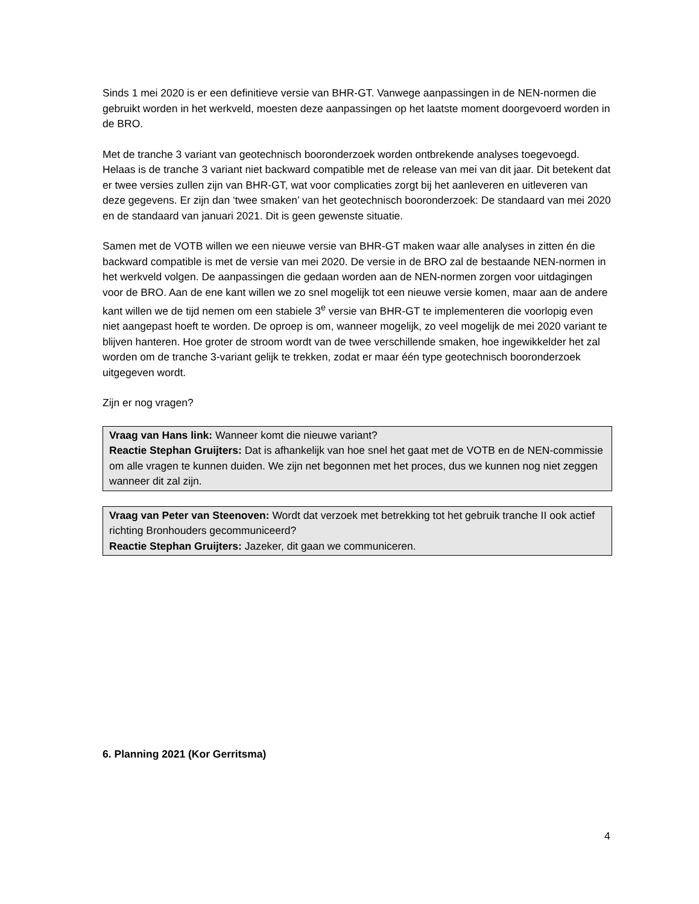Sinds 1 mei 2020 is er een definitieve versie van BHR-GT. Vanwege aanpassingen in de NEN-normen die gebruikt worden in het werkveld, moesten deze aanpassingen op het laatste moment doorgevoerd worden in de BRO.
Met de tranche 3 variant van geotechnisch booronderzoek worden ontbrekende analyses toegevoegd. Helaas is de tranche 3 variant niet backward compatible met de release van mei van dit jaar. Dit betekent dat er twee versies zullen zijn van BHR-GT, wat voor complicaties zorgt bij het aanleveren en uitleveren van deze gegevens. Er zijn dan ‘twee smaken’ van het geotechnisch booronderzoek: De standaard van mei 2020 en de standaard van januari 2021. Dit is geen gewenste situatie.
Samen met de VOTB willen we een nieuwe versie van BHR-GT maken waar alle analyses in zitten én die backward compatible is met de versie van mei 2020. De versie in de BRO zal de bestaande NEN-normen in het werkveld volgen. De aanpassingen die gedaan worden aan de NEN-normen zorgen voor uitdagingen voor de BRO. Aan de ene kant willen we zo snel mogelijk tot een nieuwe versie komen, maar aan de andere kant willen we de tijd nemen om een stabiele 3<sup>e</sup> versie van BHR-GT te implementeren die voorlopig even niet aangepast hoeft te worden. De oproep is om, wanneer mogelijk, zo veel mogelijk de mei 2020 variant te blijven hanteren. Hoe groter de stroom wordt van de twee verschillende smaken, hoe ingewikkelder het zal worden om de tranche 3-variant gelijk te trekken, zodat er maar één type geotechnisch booronderzoek uitgegeven wordt.
Zijn er nog vragen?
Vraag van Hans link: Wanneer komt die nieuwe variant?
Reactie Stephan Gruijters: Dat is afhankelijk van hoe snel het gaat met de VOTB en de NEN-commissie om alle vragen te kunnen duiden. We zijn net begonnen met het proces, dus we kunnen nog niet zeggen wanneer dit zal zijn.
Vraag van Peter van Steenoven: Wordt dat verzoek met betrekking tot het gebruik tranche II ook actief richting Bronhouders gecommuniceerd?
Reactie Stephan Gruijters: Jazeker, dit gaan we communiceren.
6. Planning 2021 (Kor Gerritsma)
4